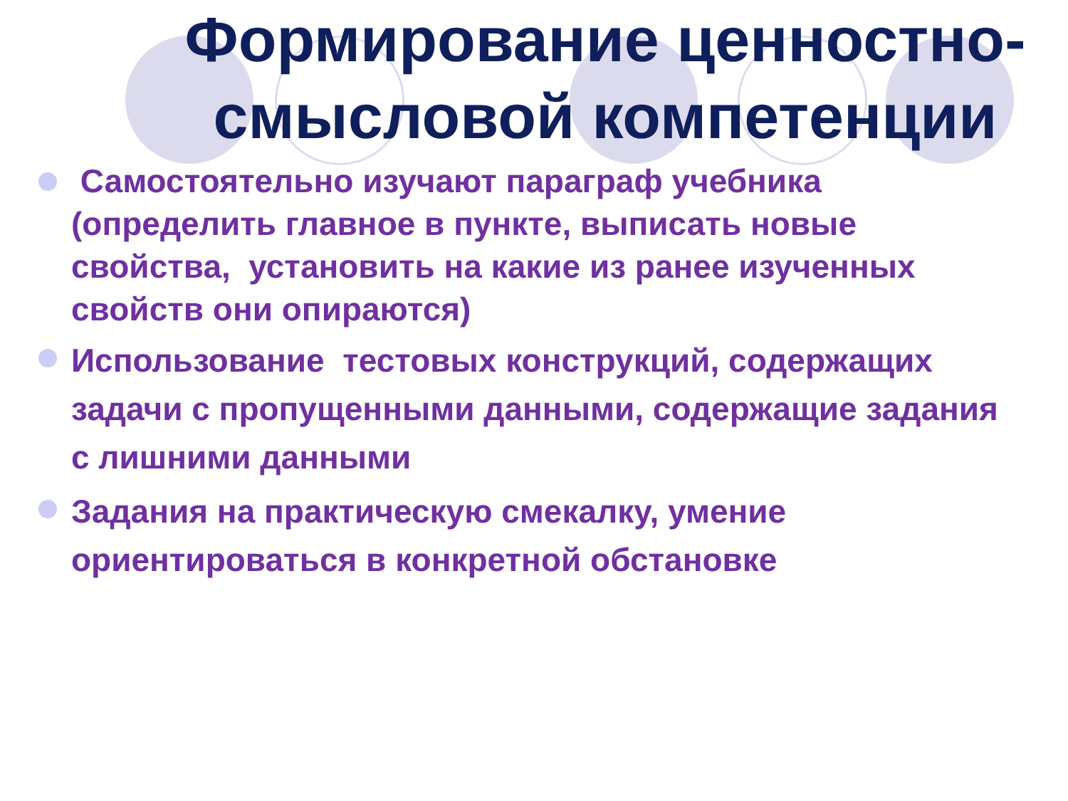Формирование ценностно-смысловой компетенции
Самостоятельно изучают параграф учебника (определить главное в пункте, выписать новые свойства, установить на какие из ранее изученных свойств они опираются)
Использование тестовых конструкций, содержащих задачи с пропущенными данными, содержащие задания с лишними данными
Задания на практическую смекалку, умение ориентироваться в конкретной обстановке